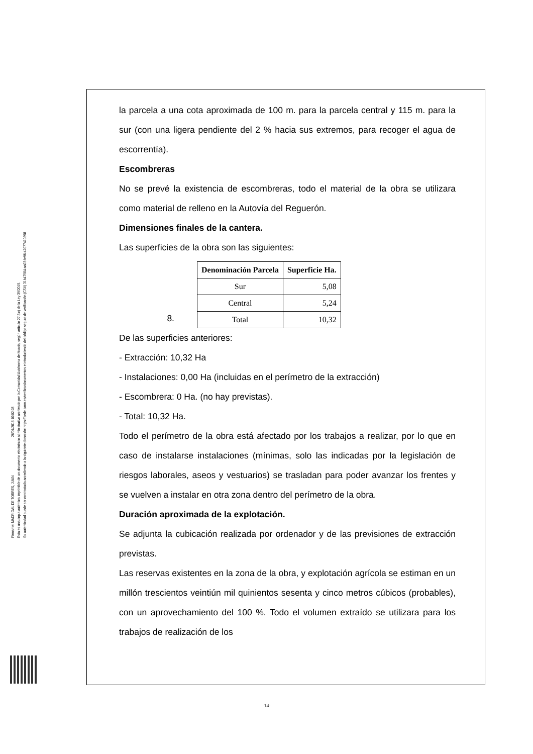Firmante: MADRIGAL DE TORRES, JUAN 26/01/2018 10:02:28
Esta es una copia auténtica imprimible de un documento electrónico administrativo archivado por la Comunidad Autónoma de Murcia, según artículo 27.3.c) de la Ley 39/2015.
Su autenticidad puede ser contrastada accediendo a la siguiente dirección: https://sede.carm.es/verificardocumentos e introduciendo del código seguro de verificación (CSV) 31b47504-aa03-fe96-47077410898
la parcela a una cota aproximada de 100 m. para la parcela central y 115 m. para la sur (con una ligera pendiente del 2 % hacia sus extremos, para recoger el agua de escorrentía).
Escombreras
No se prevé la existencia de escombreras, todo el material de la obra se utilizara como material de relleno en la Autovía del Reguerón.
Dimensiones finales de la cantera.
Las superficies de la obra son las siguientes:
8.
| Denominación Parcela | Superficie Ha. |
| --- | --- |
| Sur | 5,08 |
| Central | 5,24 |
| Total | 10,32 |
De las superficies anteriores:
- Extracción: 10,32 Ha
- Instalaciones: 0,00 Ha (incluidas en el perímetro de la extracción)
- Escombrera: 0 Ha. (no hay previstas).
- Total: 10,32 Ha.
Todo el perímetro de la obra está afectado por los trabajos a realizar, por lo que en caso de instalarse instalaciones (mínimas, solo las indicadas por la legislación de riesgos laborales, aseos y vestuarios) se trasladan para poder avanzar los frentes y se vuelven a instalar en otra zona dentro del perímetro de la obra.
Duración aproximada de la explotación.
Se adjunta la cubicación realizada por ordenador y de las previsiones de extracción previstas.
Las reservas existentes en la zona de la obra, y explotación agrícola se estiman en un millón trescientos veintiún mil quinientos sesenta y cinco metros cúbicos (probables), con un aprovechamiento del 100 %. Todo el volumen extraído se utilizara para los trabajos de realización de los
-14-